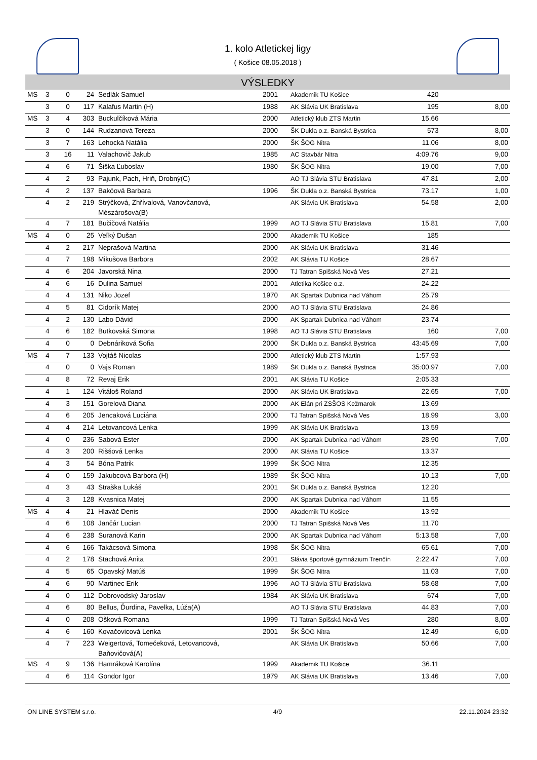1. kolo Atletickej ligy
( Košice 08.05.2018 )
VÝSLEDKY
| MS | 3 | 0 | 24 | Sedlák Samuel | 2001 | Akademik TU Košice | 420 | |
| | 3 | 0 | 117 | Kalafus Martin (H) | 1988 | AK Slávia UK Bratislava | 195 | 8,00 |
| MS | 3 | 4 | 303 | Buckulčíková Mária | 2000 | Atletický klub ZTS Martin | 15.66 | |
| | 3 | 0 | 144 | Rudzanová Tereza | 2000 | ŠK Dukla o.z. Banská Bystrica | 573 | 8,00 |
| | 3 | 7 | 163 | Lehocká Natália | 2000 | ŠK ŠOG Nitra | 11.06 | 8,00 |
| | 3 | 16 | 11 | Valachovič Jakub | 1985 | AC Stavbár Nitra | 4:09.76 | 9,00 |
| | 4 | 6 | 71 | Šiška Ľuboslav | 1980 | ŠK ŠOG Nitra | 19.00 | 7,00 |
| | 4 | 2 | 93 | Pajunk, Pach, Hriň, Drobný(C) | | AO TJ Slávia STU Bratislava | 47.81 | 2,00 |
| | 4 | 2 | 137 | Bakóová Barbara | 1996 | ŠK Dukla o.z. Banská Bystrica | 73.17 | 1,00 |
| | 4 | 2 | 219 | Strýčková, Zhřívalová, Vanovčanová, Mészárošová(B) | | AK Slávia UK Bratislava | 54.58 | 2,00 |
| | 4 | 7 | 181 | Bučičová Natália | 1999 | AO TJ Slávia STU Bratislava | 15.81 | 7,00 |
| MS | 4 | 0 | 25 | Veľký Dušan | 2000 | Akademik TU Košice | 185 | |
| | 4 | 2 | 217 | Neprašová Martina | 2000 | AK Slávia UK Bratislava | 31.46 | |
| | 4 | 7 | 198 | Mikušova Barbora | 2002 | AK Slávia TU Košice | 28.67 | |
| | 4 | 6 | 204 | Javorská Nina | 2000 | TJ Tatran Spišská Nová Ves | 27.21 | |
| | 4 | 6 | 16 | Dulina Samuel | 2001 | Atletika Košice o.z. | 24.22 | |
| | 4 | 4 | 131 | Niko Jozef | 1970 | AK Spartak Dubnica nad Váhom | 25.79 | |
| | 4 | 5 | 81 | Cidorík Matej | 2000 | AO TJ Slávia STU Bratislava | 24.86 | |
| | 4 | 2 | 130 | Labo Dávid | 2000 | AK Spartak Dubnica nad Váhom | 23.74 | |
| | 4 | 6 | 182 | Butkovská Simona | 1998 | AO TJ Slávia STU Bratislava | 160 | 7,00 |
| | 4 | 0 | 0 | Debnáriková Sofia | 2000 | ŠK Dukla o.z. Banská Bystrica | 43:45.69 | 7,00 |
| MS | 4 | 7 | 133 | Vojtáš Nicolas | 2000 | Atletický klub ZTS Martin | 1:57.93 | |
| | 4 | 0 | 0 | Vajs Roman | 1989 | ŠK Dukla o.z. Banská Bystrica | 35:00.97 | 7,00 |
| | 4 | 8 | 72 | Revaj Erik | 2001 | AK Slávia TU Košice | 2:05.33 | |
| | 4 | 1 | 124 | Vitáloš Roland | 2000 | AK Slávia UK Bratislava | 22.65 | 7,00 |
| | 4 | 3 | 151 | Gorelová Diana | 2000 | AK Elán pri ZSŠOS Kežmarok | 13.69 | |
| | 4 | 6 | 205 | Jencaková Luciána | 2000 | TJ Tatran Spišská Nová Ves | 18.99 | 3,00 |
| | 4 | 4 | 214 | Letovancová Lenka | 1999 | AK Slávia UK Bratislava | 13.59 | |
| | 4 | 0 | 236 | Sabová Ester | 2000 | AK Spartak Dubnica nad Váhom | 28.90 | 7,00 |
| | 4 | 3 | 200 | Riššová Lenka | 2000 | AK Slávia TU Košice | 13.37 | |
| | 4 | 3 | 54 | Bóna Patrik | 1999 | ŠK ŠOG Nitra | 12.35 | |
| | 4 | 0 | 159 | Jakubcová Barbora (H) | 1989 | ŠK ŠOG Nitra | 10.13 | 7,00 |
| | 4 | 3 | 43 | Straška Lukáš | 2001 | ŠK Dukla o.z. Banská Bystrica | 12.20 | |
| | 4 | 3 | 128 | Kvasnica Matej | 2000 | AK Spartak Dubnica nad Váhom | 11.55 | |
| MS | 4 | 4 | 21 | Hlaváč Denis | 2000 | Akademik TU Košice | 13.92 | |
| | 4 | 6 | 108 | Jančár Lucian | 2000 | TJ Tatran Spišská Nová Ves | 11.70 | |
| | 4 | 6 | 238 | Suranová Karin | 2000 | AK Spartak Dubnica nad Váhom | 5:13.58 | 7,00 |
| | 4 | 6 | 166 | Takácsová Simona | 1998 | ŠK ŠOG Nitra | 65.61 | 7,00 |
| | 4 | 2 | 178 | Stachová Anita | 2001 | Slávia športové gymnázium Trenčín | 2:22.47 | 7,00 |
| | 4 | 5 | 65 | Opavský Matúš | 1999 | ŠK ŠOG Nitra | 11.03 | 7,00 |
| | 4 | 6 | 90 | Martinec Erik | 1996 | AO TJ Slávia STU Bratislava | 58.68 | 7,00 |
| | 4 | 0 | 112 | Dobrovodský Jaroslav | 1984 | AK Slávia UK Bratislava | 674 | 7,00 |
| | 4 | 6 | 80 | Bellus, Ďurdina, Pavelka, Lúža(A) | | AO TJ Slávia STU Bratislava | 44.83 | 7,00 |
| | 4 | 0 | 208 | Ošková Romana | 1999 | TJ Tatran Spišská Nová Ves | 280 | 8,00 |
| | 4 | 6 | 160 | Kovačovicová Lenka | 2001 | ŠK ŠOG Nitra | 12.49 | 6,00 |
| | 4 | 7 | 223 | Weigertová, Tomečeková, Letovancová, Baňovičová(A) | | AK Slávia UK Bratislava | 50.66 | 7,00 |
| MS | 4 | 9 | 136 | Hamráková Karolína | 1999 | Akademik TU Košice | 36.11 | |
| | 4 | 6 | 114 | Gondor Igor | 1979 | AK Slávia UK Bratislava | 13.46 | 7,00 |
ON LINE SYSTEM s.r.o. 4/9 22.11.2024 23:32